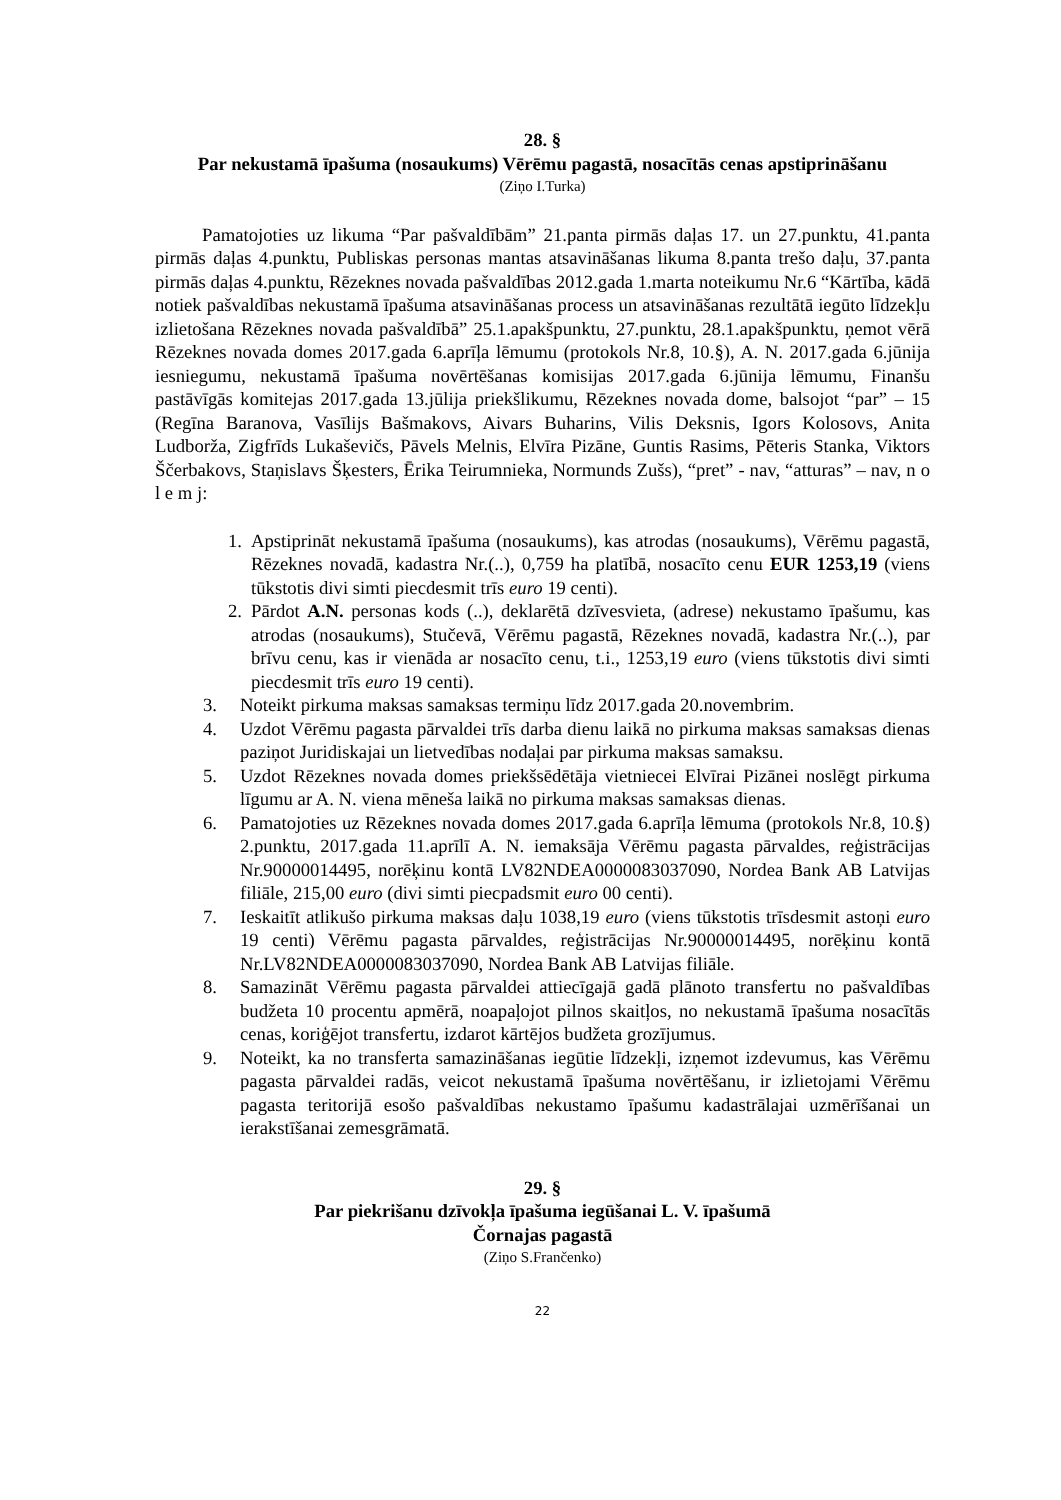28. §
Par nekustamā īpašuma (nosaukums) Vērēmu pagastā, nosacītās cenas apstiprināšanu
(Ziņo I.Turka)
Pamatojoties uz likuma “Par pašvaldībām” 21.panta pirmās daļas 17. un 27.punktu, 41.panta pirmās daļas 4.punktu, Publiskas personas mantas atsavināšanas likuma 8.panta trešo daļu, 37.panta pirmās daļas 4.punktu, Rēzeknes novada pašvaldības 2012.gada 1.marta noteikumu Nr.6 “Kārtība, kādā notiek pašvaldības nekustamā īpašuma atsavināšanas process un atsavināšanas rezultātā iegūto līdzekļu izlietošana Rēzeknes novada pašvaldībā” 25.1.apakšpunktu, 27.punktu, 28.1.apakšpunktu, ņemot vērā Rēzeknes novada domes 2017.gada 6.aprīļa lēmumu (protokols Nr.8, 10.§), A. N. 2017.gada 6.jūnija iesniegumu, nekustamā īpašuma novērtēšanas komisijas 2017.gada 6.jūnija lēmumu, Finanšu pastāvīgās komitejas 2017.gada 13.jūlija priekšlikumu, Rēzeknes novada dome, balsojot “par” – 15 (Regīna Baranova, Vasīlijs Bašmakovs, Aivars Buharins, Vilis Deksnis, Igors Kolosovs, Anita Ludborža, Zigfrīds Lukaševičs, Pāvels Melnis, Elvīra Pizāne, Guntis Rasims, Pēteris Stanka, Viktors Ščerbakovs, Staņislavs Šķesters, Ērika Teirumnieka, Normunds Zušs), “pret” - nav, “atturas” – nav, n o l e m j:
1. Apstiprināt nekustamā īpašuma (nosaukums), kas atrodas (nosaukums), Vērēmu pagastā, Rēzeknes novadā, kadastra Nr.(..), 0,759 ha platībā, nosacīto cenu EUR 1253,19 (viens tūkstotis divi simti piecdesmit trīs euro 19 centi).
2. Pārdot A.N. personas kods (..), deklarētā dzīvesvieta, (adrese) nekustamo īpašumu, kas atrodas (nosaukums), Stučevā, Vērēmu pagastā, Rēzeknes novadā, kadastra Nr.(..), par brīvu cenu, kas ir vienāda ar nosacīto cenu, t.i., 1253,19 euro (viens tūkstotis divi simti piecdesmit trīs euro 19 centi).
3. Noteikt pirkuma maksas samaksas termiņu līdz 2017.gada 20.novembrim.
4. Uzdot Vērēmu pagasta pārvaldei trīs darba dienu laikā no pirkuma maksas samaksas dienas paziņot Juridiskajai un lietvedības nodaļai par pirkuma maksas samaksu.
5. Uzdot Rēzeknes novada domes priekšsēdētāja vietniecei Elvīrai Pizānei noslēgt pirkuma līgumu ar A. N. viena mēneša laikā no pirkuma maksas samaksas dienas.
6. Pamatojoties uz Rēzeknes novada domes 2017.gada 6.aprīļa lēmuma (protokols Nr.8, 10.§) 2.punktu, 2017.gada 11.aprīlī A. N. iemaksāja Vērēmu pagasta pārvaldes, reģistrācijas Nr.90000014495, norēķinu kontā LV82NDEA0000083037090, Nordea Bank AB Latvijas filiāle, 215,00 euro (divi simti piecpadsmit euro 00 centi).
7. Ieskaitīt atlikušo pirkuma maksas daļu 1038,19 euro (viens tūkstotis trīsdesmit astoņi euro 19 centi) Vērēmu pagasta pārvaldes, reģistrācijas Nr.90000014495, norēķinu kontā Nr.LV82NDEA0000083037090, Nordea Bank AB Latvijas filiāle.
8. Samazināt Vērēmu pagasta pārvaldei attiecīgajā gadā plānoto transfertu no pašvaldības budžeta 10 procentu apmērā, noapaļojot pilnos skaitļos, no nekustamā īpašuma nosacītās cenas, koriģējot transfertu, izdarot kārtējos budžeta grozījumus.
9. Noteikt, ka no transferta samazināšanas iegūtie līdzekļi, izņemot izdevumus, kas Vērēmu pagasta pārvaldei radās, veicot nekustamā īpašuma novērtēšanu, ir izlietojami Vērēmu pagasta teritorijā esošo pašvaldības nekustamo īpašumu kadastrālajai uzmērīšanai un ierakstīšanai zemesgrāmatā.
29. §
Par piekrišanu dzīvokļa īpašuma iegūšanai L. V. īpašumā
Čornajas pagastā
(Ziņo S.Frančenko)
22